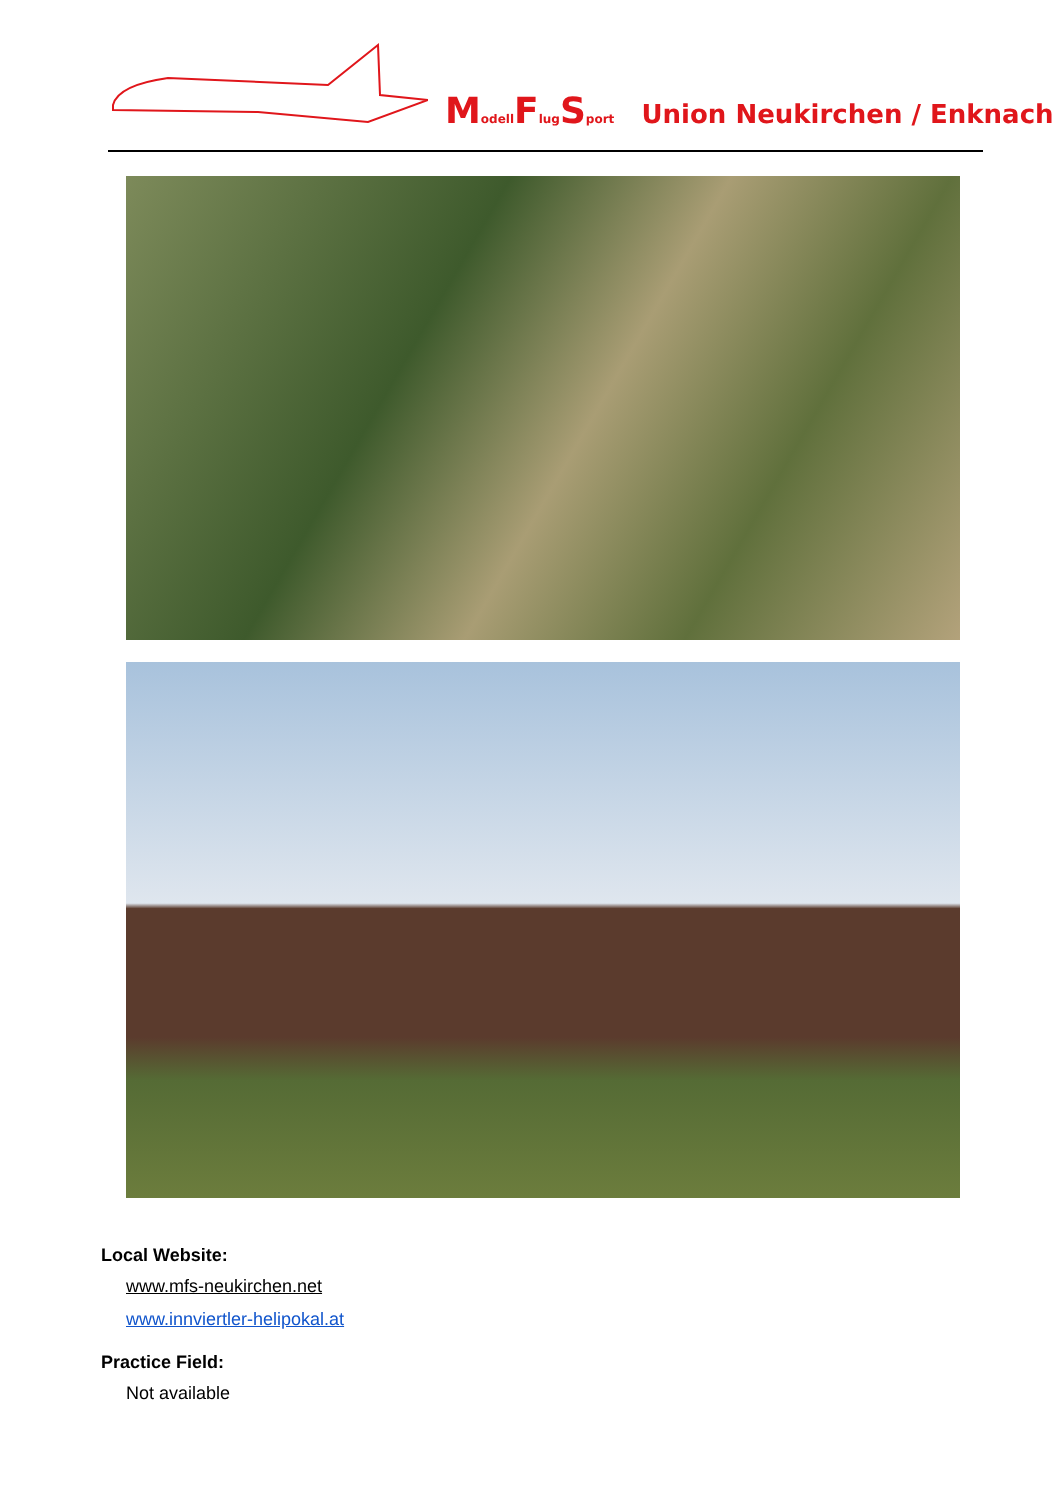Modell Flug Sport Union Neukirchen / Enknach
Local Website:
www.mfs-neukirchen.net
www.innviertler-helipokal.at
Practice Field:
Not available